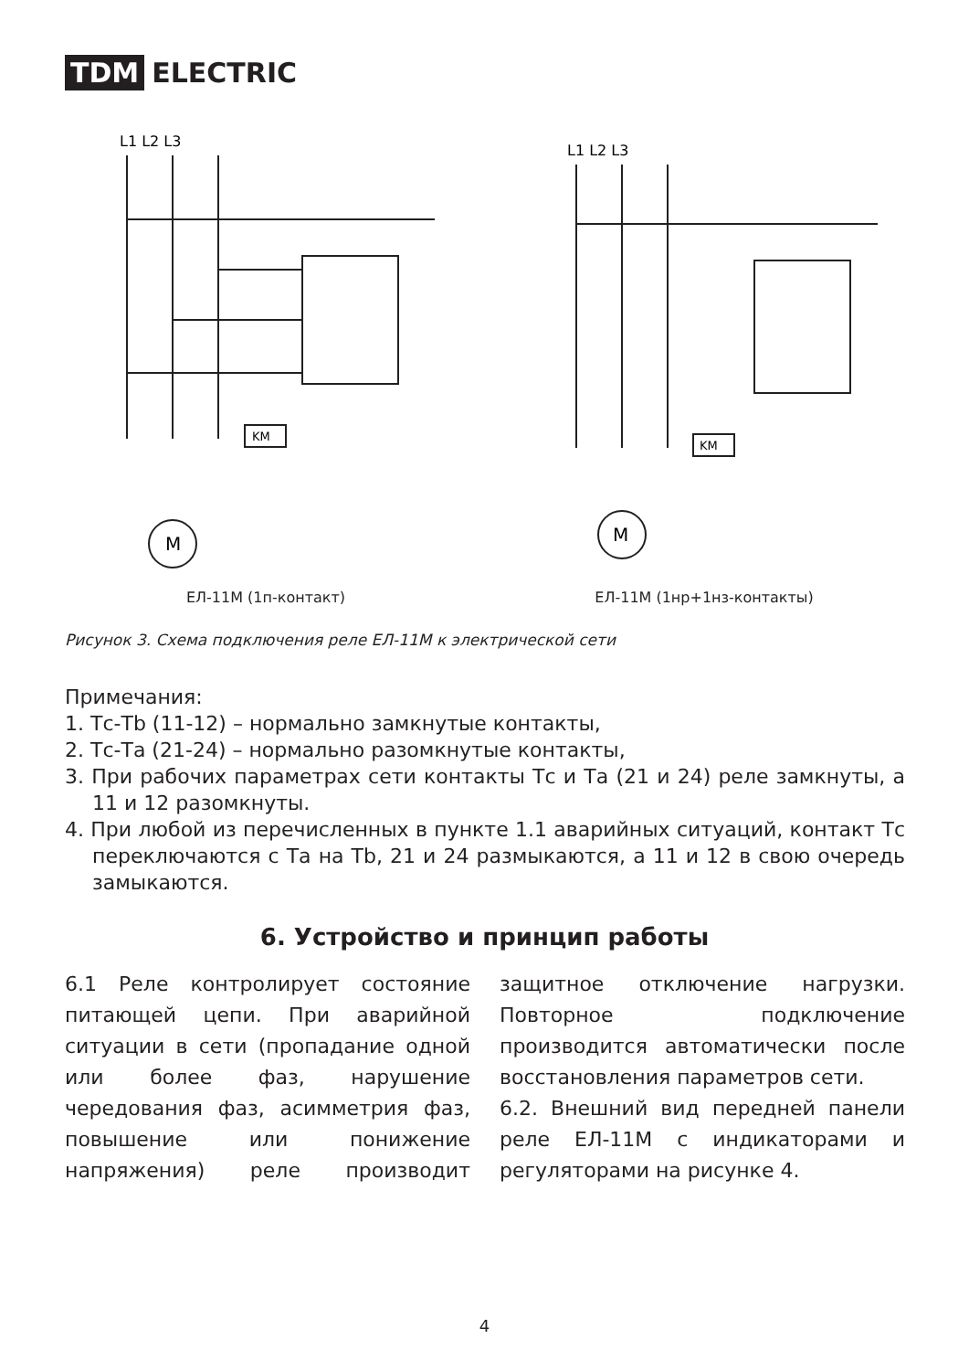TDM ELECTRIC
L1 L2 L3
M
KM
ЕЛ-11М (1п-контакт)
L1 L2 L3
M
KM
ЕЛ-11М (1нр+1нз-контакты)
Рисунок 3. Схема подключения реле ЕЛ-11М к электрической сети
Примечания:
1. Тс-Тb (11-12) – нормально замкнутые контакты,
2. Тс-Та (21-24) – нормально разомкнутые контакты,
3. При рабочих параметрах сети контакты Тс и Та (21 и 24) реле замкнуты, а 11 и 12 разомкнуты.
4. При любой из перечисленных в пункте 1.1 аварийных ситуаций, контакт Тс переключаются с Та на Тb, 21 и 24 размыкаются, а 11 и 12 в свою очередь замыкаются.
6. Устройство и принцип работы
6.1 Реле контролирует состояние питающей цепи. При аварийной ситуации в сети (пропадание одной или более фаз, нарушение чередования фаз, асимметрия фаз, повышение или понижение напряжения) реле производит защитное отключение нагрузки. Повторное подключение производится автоматически после восстановления параметров сети.
6.2. Внешний вид передней панели реле ЕЛ-11М с индикаторами и регуляторами на рисунке 4.
4